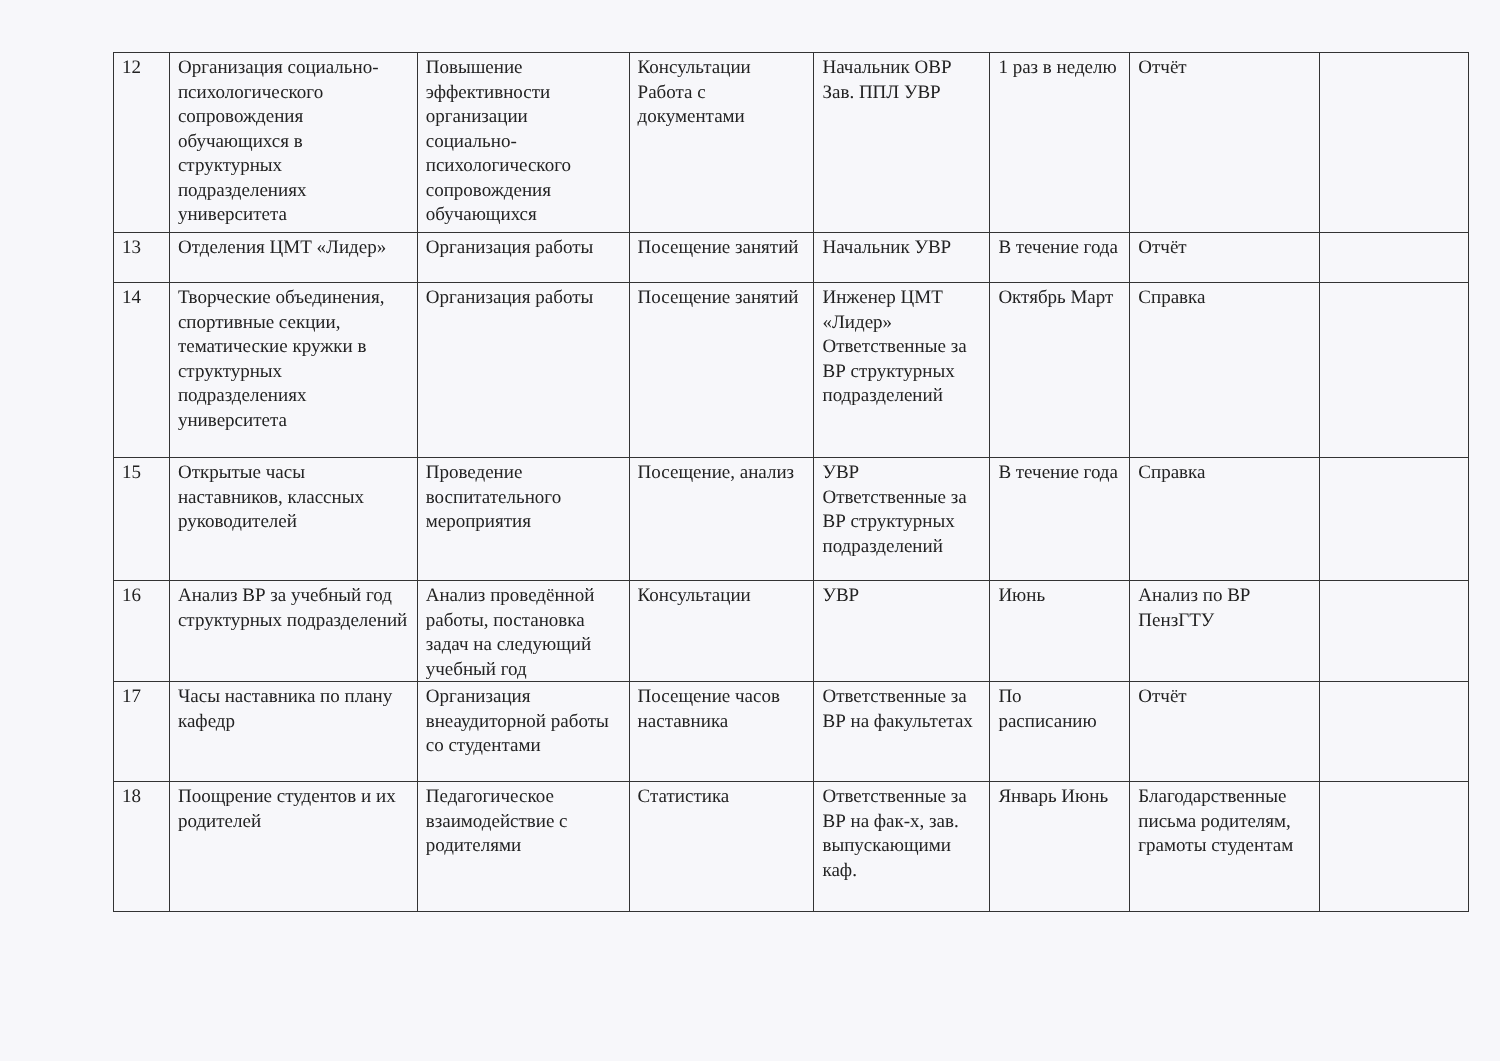| 12 | Организация социально-психологического сопровождения обучающихся в структурных подразделениях университета | Повышение эффективности организации социально-психологического сопровождения обучающихся | Консультации Работа с документами | Начальник ОВР Зав. ППЛ УВР | 1 раз в неделю | Отчёт | |
| 13 | Отделения ЦМТ «Лидер» | Организация работы | Посещение занятий | Начальник УВР | В течение года | Отчёт | |
| 14 | Творческие объединения, спортивные секции, тематические кружки в структурных подразделениях университета | Организация работы | Посещение занятий | Инженер ЦМТ «Лидер» Ответственные за ВР структурных подразделений | Октябрь Март | Справка | |
| 15 | Открытые часы наставников, классных руководителей | Проведение воспитательного мероприятия | Посещение, анализ | УВР Ответственные за ВР структурных подразделений | В течение года | Справка | |
| 16 | Анализ ВР за учебный год структурных подразделений | Анализ проведённой работы, постановка задач на следующий учебный год | Консультации | УВР | Июнь | Анализ по ВР ПензГТУ | |
| 17 | Часы наставника по плану кафедр | Организация внеаудиторной работы со студентами | Посещение часов наставника | Ответственные за ВР на факультетах | По расписанию | Отчёт | |
| 18 | Поощрение студентов и их родителей | Педагогическое взаимодействие с родителями | Статистика | Ответственные за ВР на фак-х, зав. выпускающими каф. | Январь Июнь | Благодарственные письма родителям, грамоты студентам | |